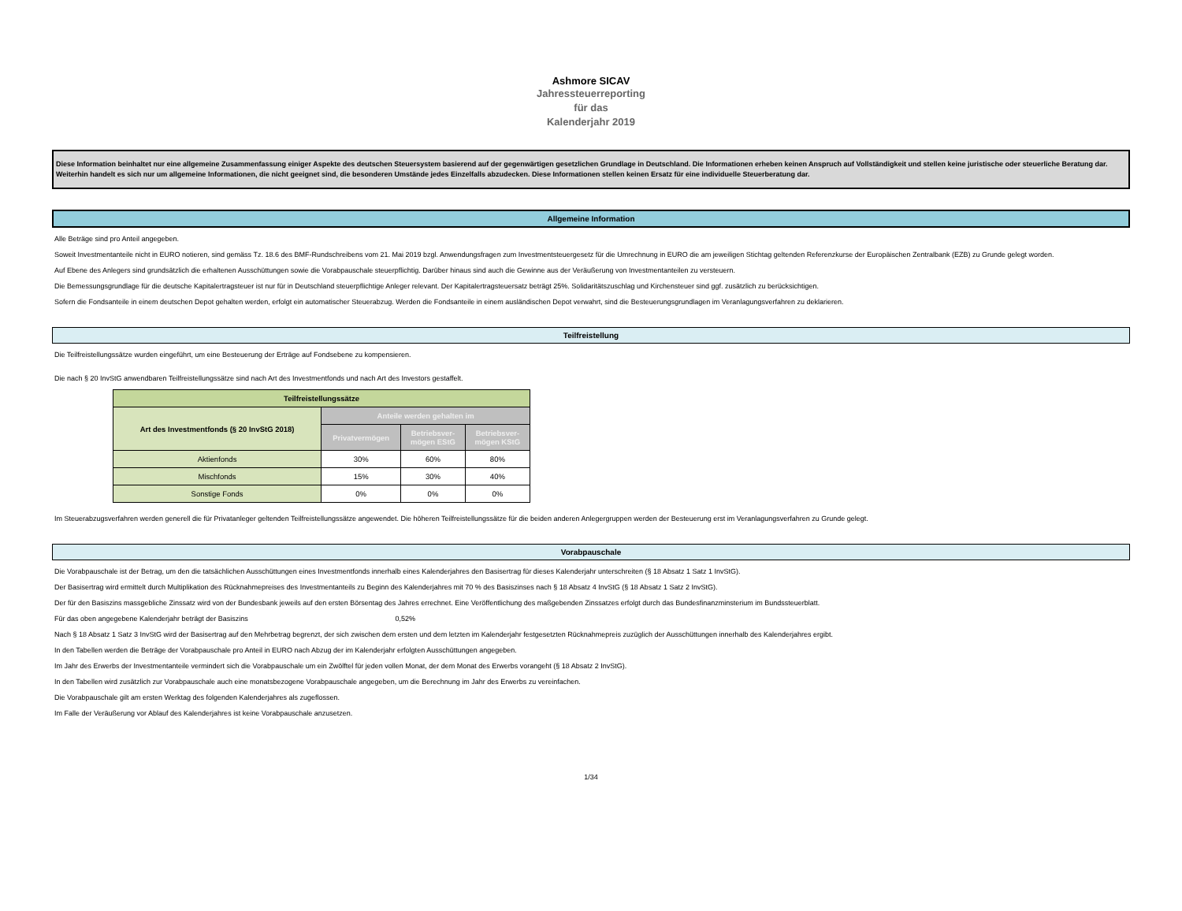Ashmore SICAV
Jahressteuerreporting
für das
Kalenderjahr 2019
Diese Information beinhaltet nur eine allgemeine Zusammenfassung einiger Aspekte des deutschen Steuersystem basierend auf der gegenwärtigen gesetzlichen Grundlage in Deutschland. Die Informationen erheben keinen Anspruch auf Vollständigkeit und stellen keine juristische oder steuerliche Beratung dar. Weiterhin handelt es sich nur um allgemeine Informationen, die nicht geeignet sind, die besonderen Umstände jedes Einzelfalls abzudecken. Diese Informationen stellen keinen Ersatz für eine individuelle Steuerberatung dar.
Allgemeine Information
Alle Beträge sind pro Anteil angegeben.
Soweit Investmentanteile nicht in EURO notieren, sind gemäss Tz. 18.6 des BMF-Rundschreibens vom 21. Mai 2019 bzgl. Anwendungsfragen zum Investmentsteuergesetz für die Umrechnung in EURO die am jeweiligen Stichtag geltenden Referenzkurse der Europäischen Zentralbank (EZB) zu Grunde gelegt worden.
Auf Ebene des Anlegers sind grundsätzlich die erhaltenen Ausschüttungen sowie die Vorabpauschale steuerpflichtig. Darüber hinaus sind auch die Gewinne aus der Veräußerung von Investmentanteilen zu versteuern.
Die Bemessungsgrundlage für die deutsche Kapitalertragsteuer ist nur für in Deutschland steuerpflichtige Anleger relevant. Der Kapitalertragsteuersatz beträgt 25%. Solidaritätszuschlag und Kirchensteuer sind ggf. zusätzlich zu berücksichtigen.
Sofern die Fondsanteile in einem deutschen Depot gehalten werden, erfolgt ein automatischer Steuerabzug. Werden die Fondsanteile in einem ausländischen Depot verwahrt, sind die Besteuerungsgrundlagen im Veranlagungsverfahren zu deklarieren.
Teilfreistellung
Die Teilfreistellungssätze wurden eingeführt, um eine Besteuerung der Erträge auf Fondsebene zu kompensieren.
Die nach § 20 InvStG anwendbaren Teilfreistellungssätze sind nach Art des Investmentfonds und nach Art des Investors gestaffelt.
| Teilfreistellungssätze | | | |
| --- | --- | --- | --- |
| Art des Investmentfonds (§ 20 InvStG 2018) | Anteile werden gehalten im | | |
| | Privatvermögen | Betriebsver- mögen EStG | Betriebsver- mögen KStG |
| Aktienfonds | 30% | 60% | 80% |
| Mischfonds | 15% | 30% | 40% |
| Sonstige Fonds | 0% | 0% | 0% |
Im Steuerabzugsverfahren werden generell die für Privatanleger geltenden Teilfreistellungssätze angewendet. Die höheren Teilfreistellungssätze für die beiden anderen Anlegergruppen werden der Besteuerung erst im Veranlagungsverfahren zu Grunde gelegt.
Vorabpauschale
Die Vorabpauschale ist der Betrag, um den die tatsächlichen Ausschüttungen eines Investmentfonds innerhalb eines Kalenderjahres den Basisertrag für dieses Kalenderjahr unterschreiten (§ 18 Absatz 1 Satz 1 InvStG).
Der Basisertrag wird ermittelt durch Multiplikation des Rücknahmepreises des Investmentanteils zu Beginn des Kalenderjahres mit 70 % des Basiszinses nach § 18 Absatz 4 InvStG (§ 18 Absatz 1 Satz 2 InvStG).
Der für den Basiszins massgebliche Zinssatz wird von der Bundesbank jeweils auf den ersten Börsentag des Jahres errechnet. Eine Veröffentlichung des maßgebenden Zinssatzes erfolgt durch das Bundesfinanzminsterium im Bundssteuerblatt.
Für das oben angegebene Kalenderjahr beträgt der Basiszins 0,52%
Nach § 18 Absatz 1 Satz 3 InvStG wird der Basisertrag auf den Mehrbetrag begrenzt, der sich zwischen dem ersten und dem letzten im Kalenderjahr festgesetzten Rücknahmepreis zuzüglich der Ausschüttungen innerhalb des Kalenderjahres ergibt.
In den Tabellen werden die Beträge der Vorabpauschale pro Anteil in EURO nach Abzug der im Kalenderjahr erfolgten Ausschüttungen angegeben.
Im Jahr des Erwerbs der Investmentanteile vermindert sich die Vorabpauschale um ein Zwölftel für jeden vollen Monat, der dem Monat des Erwerbs vorangeht (§ 18 Absatz 2 InvStG).
In den Tabellen wird zusätzlich zur Vorabpauschale auch eine monatsbezogene Vorabpauschale angegeben, um die Berechnung im Jahr des Erwerbs zu vereinfachen.
Die Vorabpauschale gilt am ersten Werktag des folgenden Kalenderjahres als zugeflossen.
Im Falle der Veräußerung vor Ablauf des Kalenderjahres ist keine Vorabpauschale anzusetzen.
1/34